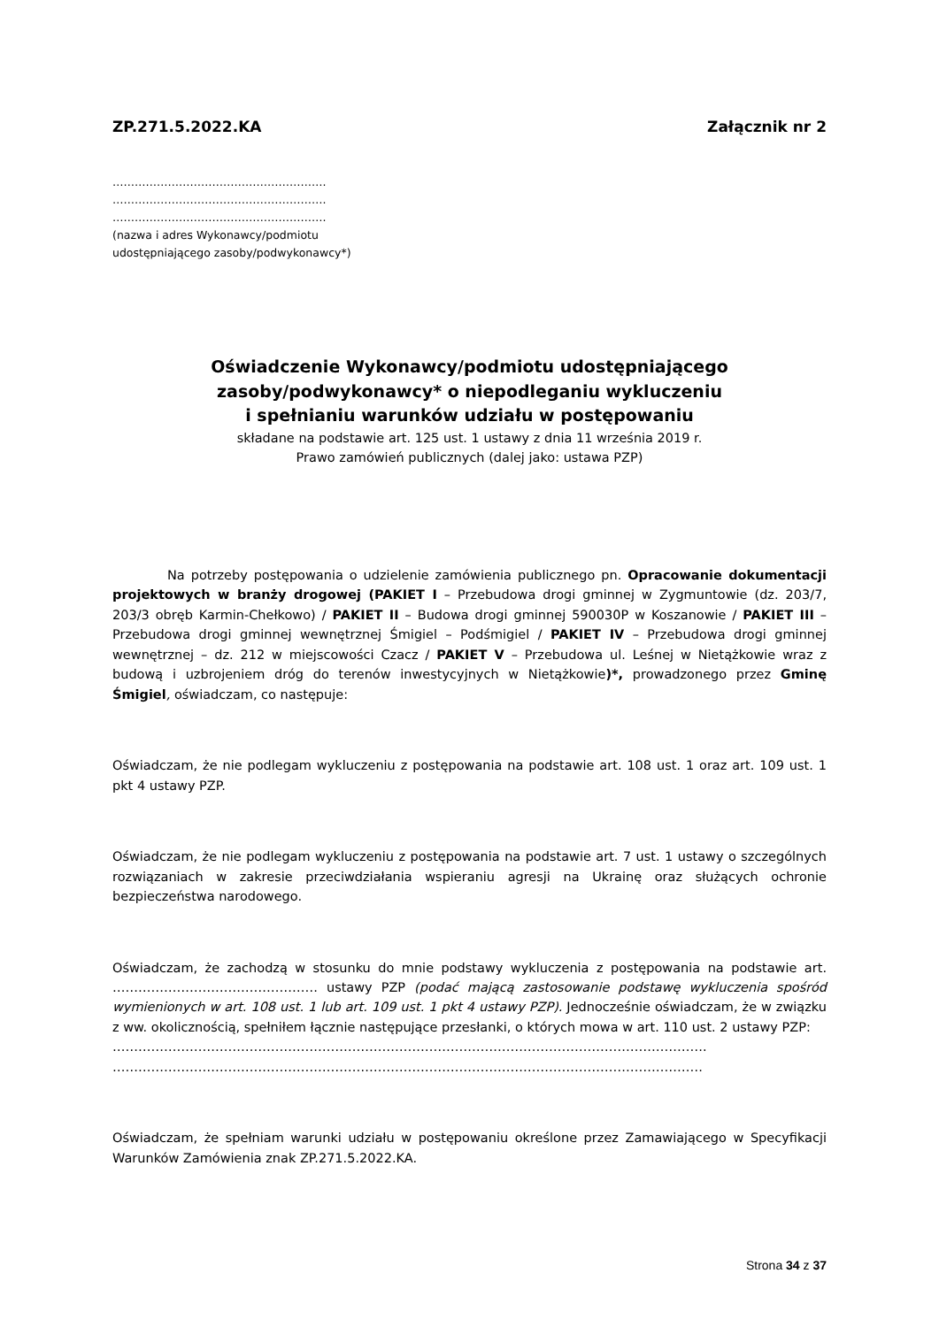ZP.271.5.2022.KA Załącznik nr 2
………………………………………………….
………………………………………………….
………………………………………………….
(nazwa i adres Wykonawcy/podmiotu
udostępniającego zasoby/podwykonawcy*)
Oświadczenie Wykonawcy/podmiotu udostępniającego
zasoby/podwykonawcy* o niepodleganiu wykluczeniu
i spełnianiu warunków udziału w postępowaniu
składane na podstawie art. 125 ust. 1 ustawy z dnia 11 września 2019 r.
Prawo zamówień publicznych (dalej jako: ustawa PZP)
Na potrzeby postępowania o udzielenie zamówienia publicznego pn. Opracowanie dokumentacji projektowych w branży drogowej (PAKIET I – Przebudowa drogi gminnej w Zygmuntowie (dz. 203/7, 203/3 obręb Karmin-Chełkowo) / PAKIET II – Budowa drogi gminnej 590030P w Koszanowie / PAKIET III – Przebudowa drogi gminnej wewnętrznej Śmigiel – Podśmigiel / PAKIET IV – Przebudowa drogi gminnej wewnętrznej – dz. 212 w miejscowości Czacz / PAKIET V – Przebudowa ul. Leśnej w Nietążkowie wraz z budową i uzbrojeniem dróg do terenów inwestycyjnych w Nietążkowie)*, prowadzonego przez Gminę Śmigiel, oświadczam, co następuje:
Oświadczam, że nie podlegam wykluczeniu z postępowania na podstawie art. 108 ust. 1 oraz art. 109 ust. 1 pkt 4 ustawy PZP.
Oświadczam, że nie podlegam wykluczeniu z postępowania na podstawie art. 7 ust. 1 ustawy o szczególnych rozwiązaniach w zakresie przeciwdziałania wspieraniu agresji na Ukrainę oraz służących ochronie bezpieczeństwa narodowego.
Oświadczam, że zachodzą w stosunku do mnie podstawy wykluczenia z postępowania na podstawie art. ………………………………………… ustawy PZP (podać mającą zastosowanie podstawę wykluczenia spośród wymienionych w art. 108 ust. 1 lub art. 109 ust. 1 pkt 4 ustawy PZP). Jednocześnie oświadczam, że w związku z ww. okolicznością, spełniłem łącznie następujące przesłanki, o których mowa w art. 110 ust. 2 ustawy PZP:
………………………………………………………………………………………………………………………….
…………………………………………………………………………………………………………………………
Oświadczam, że spełniam warunki udziału w postępowaniu określone przez Zamawiającego w Specyfikacji Warunków Zamówienia znak ZP.271.5.2022.KA.
Strona 34 z 37